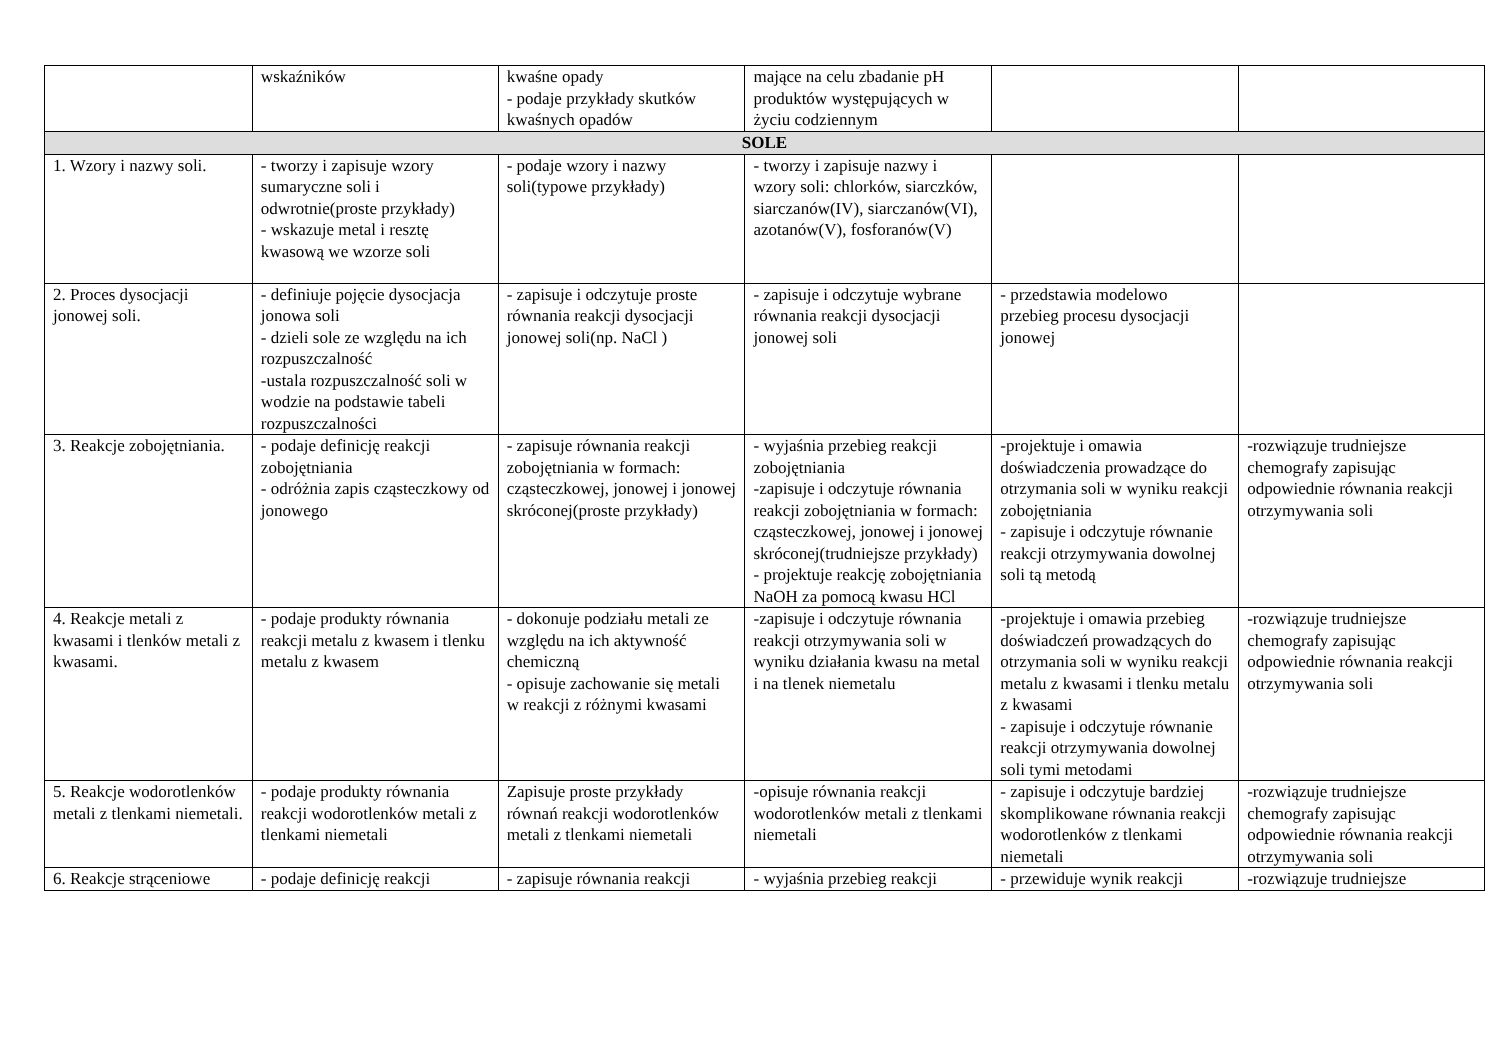| | wskaźników | kwaśne opady - podaje przykłady skutków kwaśnych opadów | mające na celu zbadanie pH produktów występujących w życiu codziennym | | |
| SOLE | | | | | |
| 1. Wzory i nazwy soli. | - tworzy i zapisuje wzory sumaryczne soli i odwrotnie(proste przykłady) - wskazuje metal i resztę kwasową we wzorze soli | - podaje wzory i nazwy soli(typowe przykłady) | - tworzy i zapisuje nazwy i wzory soli: chlorków, siarczków, siarczanów(IV), siarczanów(VI), azotanów(V), fosforanów(V) | | |
| 2. Proces dysocjacji jonowej soli. | - definiuje pojęcie dysocjacja jonowa soli - dzieli sole ze względu na ich rozpuszczalność -ustala rozpuszczalność soli w wodzie na podstawie tabeli rozpuszczalności | - zapisuje i odczytuje proste równania reakcji dysocjacji jonowej soli(np. NaCl ) | - zapisuje i odczytuje wybrane równania reakcji dysocjacji jonowej soli | - przedstawia modelowo przebieg procesu dysocjacji jonowej | |
| 3. Reakcje zobojętniania. | - podaje definicję reakcji zobojętniania - odróżnia zapis cząsteczkowy od jonowego | - zapisuje równania reakcji zobojętniania w formach: cząsteczkowej, jonowej i jonowej skróconej(proste przykłady) | - wyjaśnia przebieg reakcji zobojętniania -zapisuje i odczytuje równania reakcji zobojętniania w formach: cząsteczkowej, jonowej i jonowej skróconej(trudniejsze przykłady) - projektuje reakcję zobojętniania NaOH za pomocą kwasu HCl | -projektuje i omawia doświadczenia prowadzące do otrzymania soli w wyniku reakcji zobojętniania - zapisuje i odczytuje równanie reakcji otrzymywania dowolnej soli tą metodą | -rozwiązuje trudniejsze chemografy zapisując odpowiednie równania reakcji otrzymywania soli |
| 4. Reakcje metali z kwasami i tlenków metali z kwasami. | - podaje produkty równania reakcji metalu z kwasem i tlenku metalu z kwasem | - dokonuje podziału metali ze względu na ich aktywność chemiczną - opisuje zachowanie się metali w reakcji z różnymi kwasami | -zapisuje i odczytuje równania reakcji otrzymywania soli w wyniku działania kwasu na metal i na tlenek niemetalu | -projektuje i omawia przebieg doświadczeń prowadzących do otrzymania soli w wyniku reakcji metalu z kwasami i tlenku metalu z kwasami - zapisuje i odczytuje równanie reakcji otrzymywania dowolnej soli tymi metodami | -rozwiązuje trudniejsze chemografy zapisując odpowiednie równania reakcji otrzymywania soli |
| 5. Reakcje wodorotlenków metali z tlenkami niemetali. | - podaje produkty równania reakcji wodorotlenków metali z tlenkami niemetali | Zapisuje proste przykłady równań reakcji wodorotlenków metali z tlenkami niemetali | -opisuje równania reakcji wodorotlenków metali z tlenkami niemetali | - zapisuje i odczytuje bardziej skomplikowane równania reakcji wodorotlenków z tlenkami niemetali | -rozwiązuje trudniejsze chemografy zapisując odpowiednie równania reakcji otrzymywania soli |
| 6. Reakcje strąceniowe | - podaje definicję reakcji | - zapisuje równania reakcji | - wyjaśnia przebieg reakcji | - przewiduje wynik reakcji | -rozwiązuje trudniejsze |